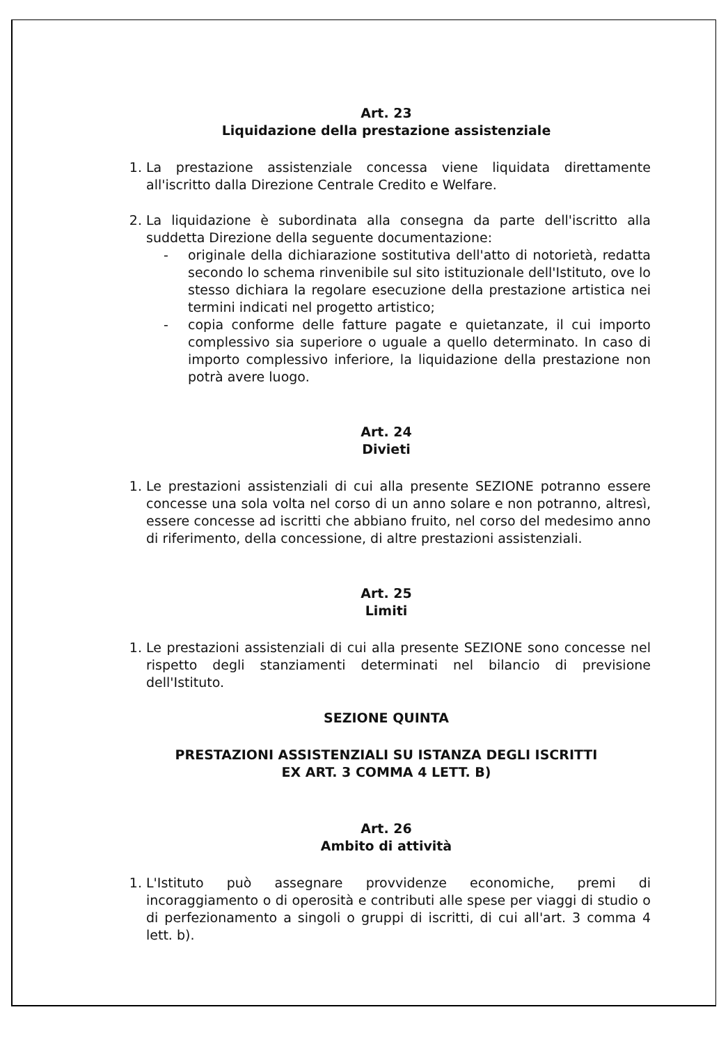Art. 23
Liquidazione della prestazione assistenziale
1. La prestazione assistenziale concessa viene liquidata direttamente all'iscritto dalla Direzione Centrale Credito e Welfare.
2. La liquidazione è subordinata alla consegna da parte dell'iscritto alla suddetta Direzione della seguente documentazione:
- originale della dichiarazione sostitutiva dell'atto di notorietà, redatta secondo lo schema rinvenibile sul sito istituzionale dell'Istituto, ove lo stesso dichiara la regolare esecuzione della prestazione artistica nei termini indicati nel progetto artistico;
- copia conforme delle fatture pagate e quietanzate, il cui importo complessivo sia superiore o uguale a quello determinato. In caso di importo complessivo inferiore, la liquidazione della prestazione non potrà avere luogo.
Art. 24
Divieti
1. Le prestazioni assistenziali di cui alla presente SEZIONE potranno essere concesse una sola volta nel corso di un anno solare e non potranno, altresì, essere concesse ad iscritti che abbiano fruito, nel corso del medesimo anno di riferimento, della concessione, di altre prestazioni assistenziali.
Art. 25
Limiti
1. Le prestazioni assistenziali di cui alla presente SEZIONE sono concesse nel rispetto degli stanziamenti determinati nel bilancio di previsione dell'Istituto.
SEZIONE QUINTA
PRESTAZIONI ASSISTENZIALI SU ISTANZA DEGLI ISCRITTI
EX ART. 3 COMMA 4 LETT. B)
Art. 26
Ambito di attività
1. L'Istituto può assegnare provvidenze economiche, premi di incoraggiamento o di operosità e contributi alle spese per viaggi di studio o di perfezionamento a singoli o gruppi di iscritti, di cui all'art. 3 comma 4 lett. b).